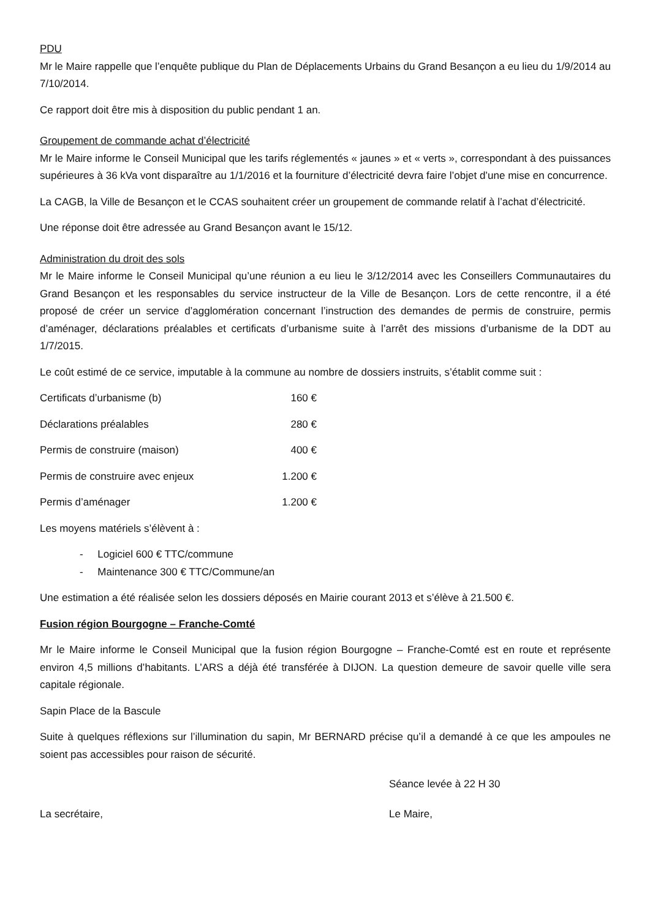PDU
Mr le Maire rappelle que l’enquête publique du Plan de Déplacements Urbains du Grand Besançon a eu lieu du 1/9/2014 au 7/10/2014.
Ce rapport doit être mis à disposition du public pendant 1 an.
Groupement de commande achat d’électricité
Mr le Maire informe le Conseil Municipal que les tarifs réglementés « jaunes » et « verts », correspondant à des puissances supérieures à 36 kVa vont disparaître au 1/1/2016 et la fourniture d’électricité devra faire l’objet d’une mise en concurrence.
La CAGB, la Ville de Besançon et le CCAS souhaitent créer un groupement de commande relatif à l’achat d’électricité.
Une réponse doit être adressée au Grand Besançon avant le 15/12.
Administration du droit des sols
Mr le Maire informe le Conseil Municipal qu’une réunion a eu lieu le 3/12/2014 avec les Conseillers Communautaires du Grand Besançon et les responsables du service instructeur de la Ville de Besançon. Lors de cette rencontre, il a été proposé de créer un service d’agglomération concernant l’instruction des demandes de permis de construire, permis d’aménager, déclarations préalables et certificats d’urbanisme suite à l’arrêt des missions d’urbanisme de la DDT au 1/7/2015.
Le coût estimé de ce service, imputable à la commune au nombre de dossiers instruits, s’établit comme suit :
Certificats d’urbanisme (b) 160 €
Déclarations préalables 280 €
Permis de construire (maison) 400 €
Permis de construire avec enjeux 1.200 €
Permis d’aménager 1.200 €
Les moyens matériels s’élèvent à :
- Logiciel 600 € TTC/commune
- Maintenance 300 € TTC/Commune/an
Une estimation a été réalisée selon les dossiers déposés en Mairie courant 2013 et s’élève à 21.500 €.
Fusion région Bourgogne – Franche-Comté
Mr le Maire informe le Conseil Municipal que la fusion région Bourgogne – Franche-Comté est en route et représente environ 4,5 millions d’habitants. L’ARS a déjà été transférée à DIJON. La question demeure de savoir quelle ville sera capitale régionale.
Sapin Place de la Bascule
Suite à quelques réflexions sur l’illumination du sapin, Mr BERNARD précise qu’il a demandé à ce que les ampoules ne soient pas accessibles pour raison de sécurité.
Séance levée à 22 H 30
La secrétaire, Le Maire,